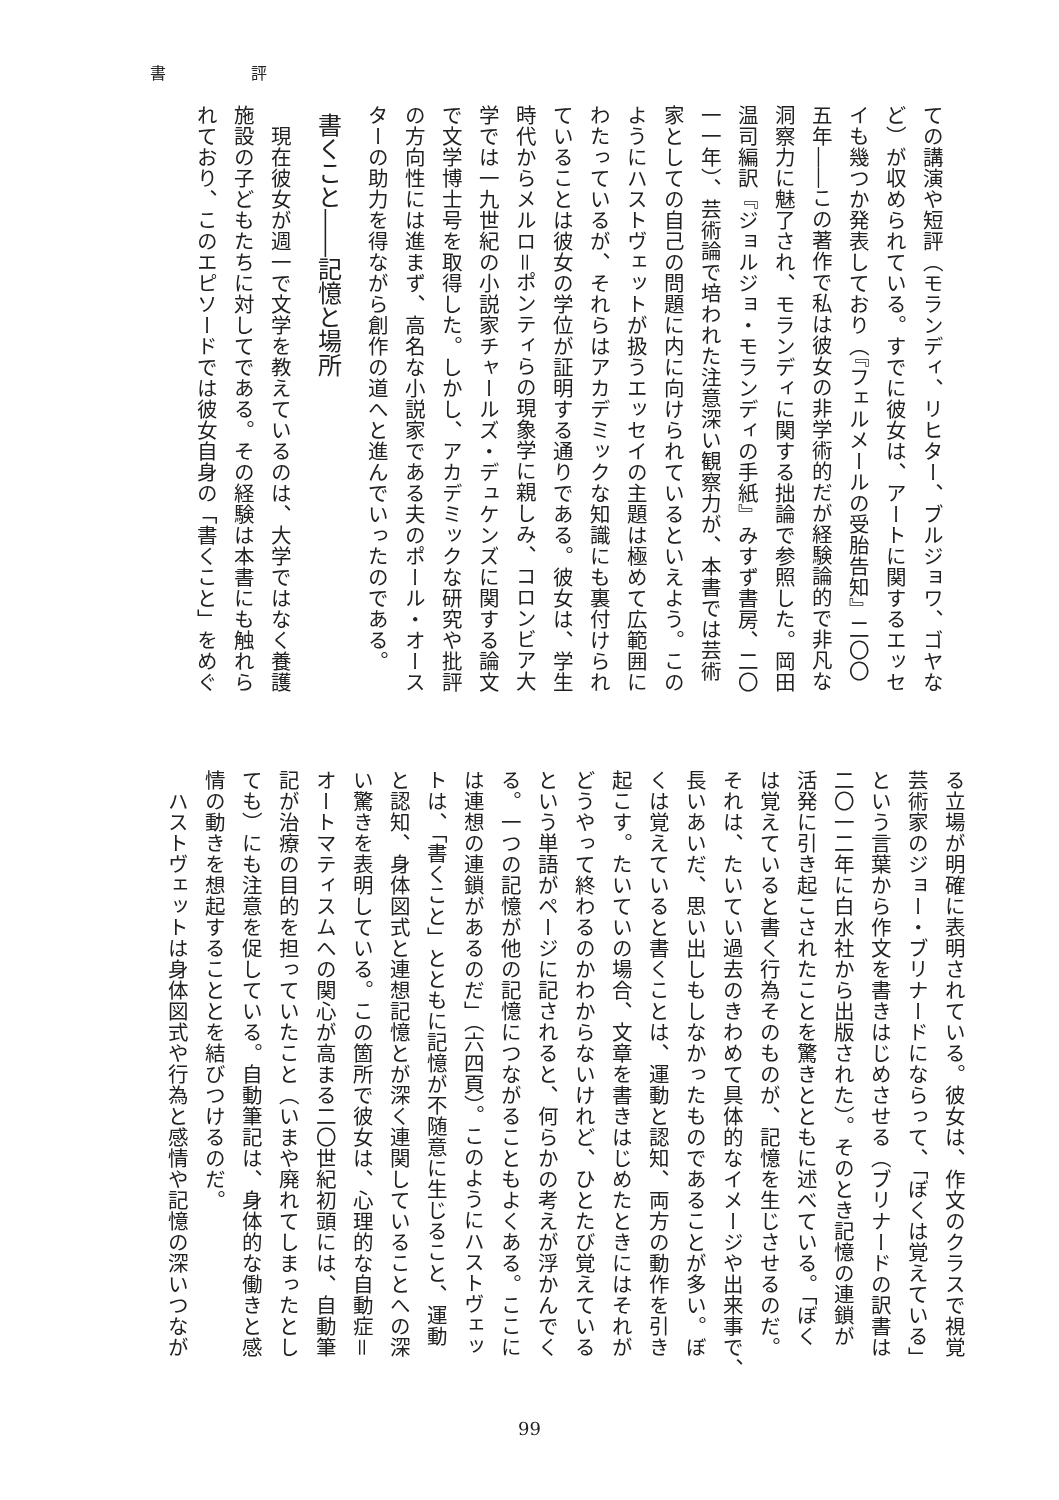書 評
ての講演や短評（モランディ、リヒター、ブルジョワ、ゴヤな
ど）が収められている。すでに彼女は、アートに関するエッセ
イも幾つか発表しており（『フェルメールの受胎告知』二〇〇
五年――この著作で私は彼女の非学術的だが経験論的で非凡な
洞察力に魅了され、モランディに関する拙論で参照した。岡田
温司編訳『ジョルジョ・モランディの手紙』みすず書房、二〇
一一年）、芸術論で培われた注意深い観察力が、本書では芸術
家としての自己の問題に内に向けられているといえよう。この
ようにハストヴェットが扱うエッセイの主題は極めて広範囲に
わたっているが、それらはアカデミックな知識にも裏付けられ
ていることは彼女の学位が証明する通りである。彼女は、学生
時代からメルロ＝ポンティらの現象学に親しみ、コロンビア大
学では一九世紀の小説家チャールズ・デュケンズに関する論文
で文学博士号を取得した。しかし、アカデミックな研究や批評
の方向性には進まず、高名な小説家である夫のポール・オース
ターの助力を得ながら創作の道へと進んでいったのである。
書くこと――記憶と場所
　現在彼女が週一で文学を教えているのは、大学ではなく養護
施設の子どもたちに対してである。その経験は本書にも触れら
れており、このエピソードでは彼女自身の「書くこと」をめぐ
る立場が明確に表明されている。彼女は、作文のクラスで視覚
芸術家のジョー・ブリナードにならって、「ぼくは覚えている」
という言葉から作文を書きはじめさせる（ブリナードの訳書は
二〇一二年に白水社から出版された）。そのとき記憶の連鎖が
活発に引き起こされたことを驚きとともに述べている。「ぼく
は覚えていると書く行為そのものが、記憶を生じさせるのだ。
それは、たいてい過去のきわめて具体的なイメージや出来事で、
長いあいだ、思い出しもしなかったものであることが多い。ぼ
くは覚えていると書くことは、運動と認知、両方の動作を引き
起こす。たいていの場合、文章を書きはじめたときにはそれが
どうやって終わるのかわからないけれど、ひとたび覚えている
という単語がページに記されると、何らかの考えが浮かんでく
る。一つの記憶が他の記憶につながることもよくある。ここに
は連想の連鎖があるのだ」（六四頁）。このようにハストヴェッ
トは、「書くこと」とともに記憶が不随意に生じること、運動
と認知、身体図式と連想記憶とが深く連関していることへの深
い驚きを表明している。この箇所で彼女は、心理的な自動症＝
オートマティスムへの関心が高まる二〇世紀初頭には、自動筆
記が治療の目的を担っていたこと（いまや廃れてしまったとし
ても）にも注意を促している。自動筆記は、身体的な働きと感
情の動きを想起することとを結びつけるのだ。
　ハストヴェットは身体図式や行為と感情や記憶の深いつなが
99